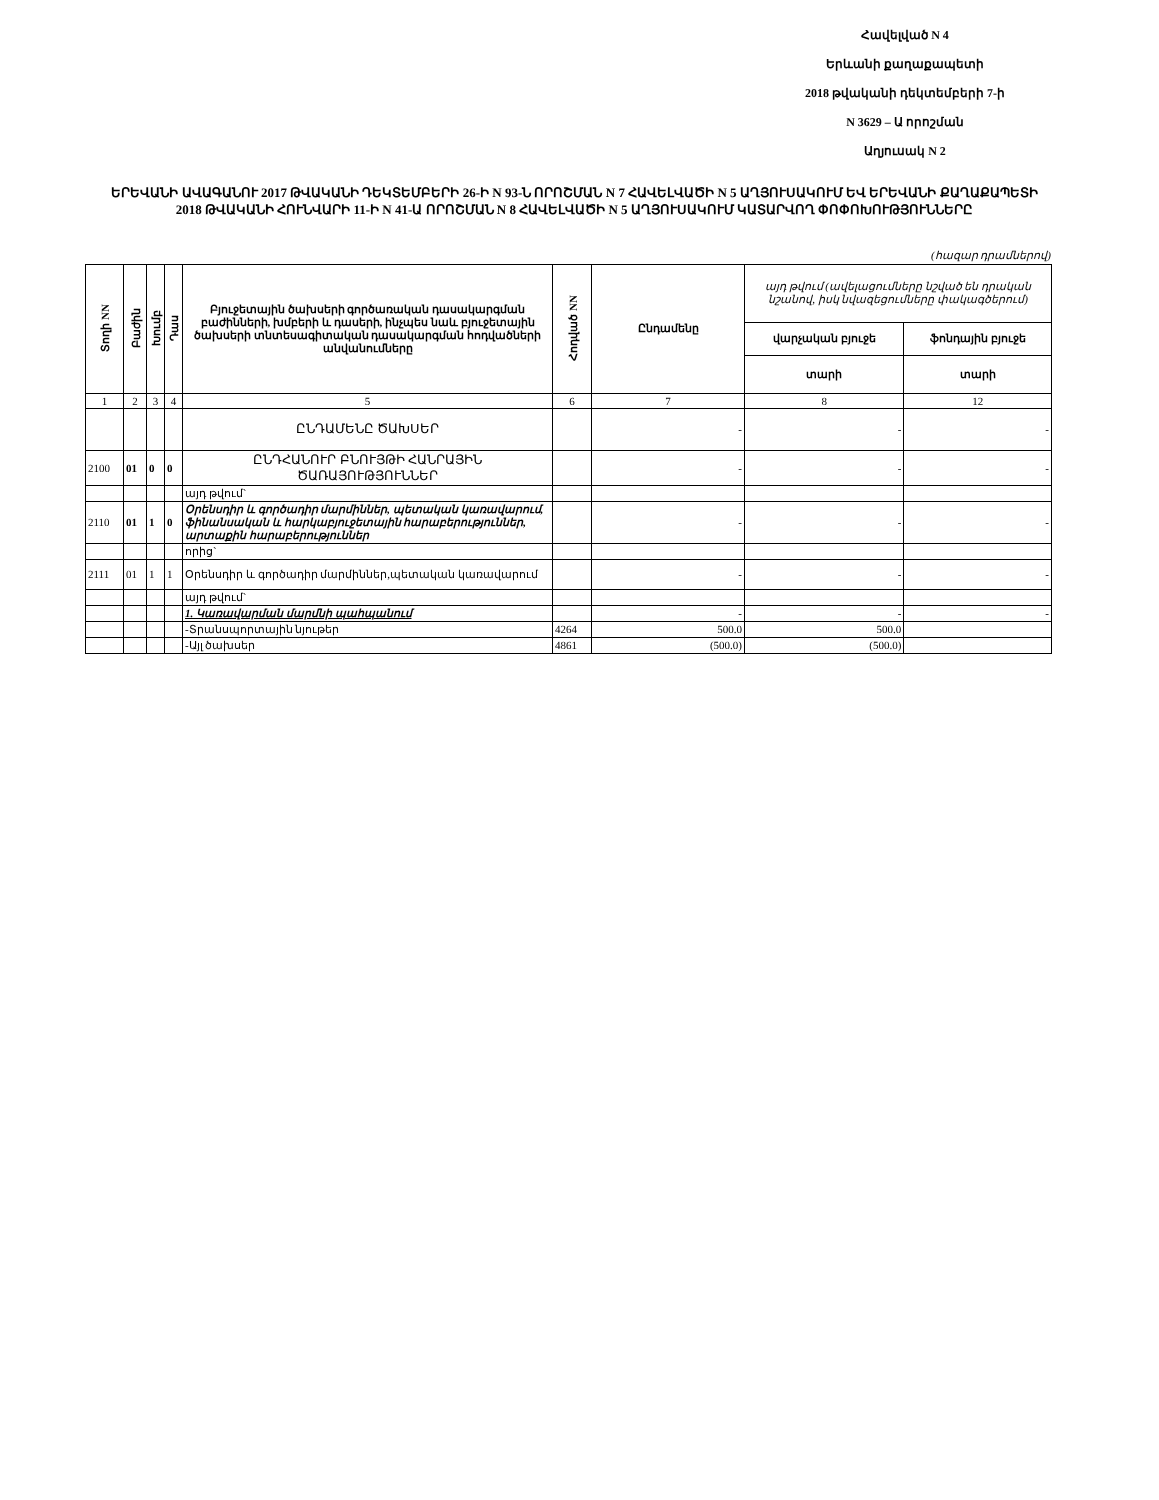Հավելված N 4
Երևանի քաղաքապետի
2018 թվականի դեկտեմբերի 7-ի
N 3629 – Ա որոշման
Աղյուսակ N 2
ԵՐԵՎԱՆԻ ԱՎԱԳԱՆՈՒ 2017 ԹՎԱԿԱՆԻ ԴԵԿՏԵՄԲԵՐԻ 26-Ի N 93-Ն ՈՐՈՇՄԱՆ N 7 ՀԱՎԵԼՎԱԾԻ N 5 ԱՂՅՈՒՍԱԿՈՒՄ ԵՎ ԵՐԵՎԱՆԻ ՔԱՂԱՔԱՊԵՏԻ 2018 ԹՎԱԿԱՆԻ ՀՈՒՆՎԱՐԻ 11-Ի N 41-Ա ՈՐՈՇՄԱՆ N 8 ՀԱՎԵԼՎԱԾԻ N 5 ԱՂՅՈՒՍԱԿՈՒՄ ԿԱՏԱՐՎՈՂ ՓՈՓՈԽՈՒԹՅՈՒՆՆԵՐԸ
(հազար դրամներով)
| Տողի NN | Բաժին | Խումբ | Դաս | Բյուջետային ծախսերի գործառական դասակարգման բաժինների, խմբերի և դասերի, ինչպես նաև բյուջետային ծախսերի տնտեսագիտական դասակարգման հոդվածների անվանումները | Հոդված NN | Ընդամենը | այդ թվում (ավելացումները նշված են դրական նշանով, իսկ նվազեցումները փակագծերում) | |
| --- | --- | --- | --- | --- | --- | --- | --- | --- |
| | | | | | | | վարչական բյուջե | ֆոնդային բյուջե |
| | | | | | | | տարի | տարի |
| 1 | 2 | 3 | 4 | 5 | 6 | 7 | 8 | 12 |
| | | | | ԸՆԴԱՄԵՆԸ ԾԱԽՍԵՐ | | - | - | - |
| 2100 | 01 | 0 | 0 | ԸՆԴՀԱՆՈՒՐ ԲՆՈՒՅԹԻ ՀԱՆՐԱՅԻՆ ԾԱՌԱՅՈՒԹՅՈՒՆՆԵՐ | | - | - | - |
| | | | | այդ թվում` | | | | |
| 2110 | 01 | 1 | 0 | Օրենսդիր և գործադիր մարմիններ, պետական կառավարում, ֆինանսական և հարկաբյուջետային հարաբերություններ, արտաքին հարաբերություններ | | - | - | - |
| | | | | որից` | | | | |
| 2111 | 01 | 1 | 1 | Օրենսդիր և գործադիր մարմիններ,պետական կառավարում | | - | - | - |
| | | | | այդ թվում` | | | | |
| | | | | 1. Կառավարման մարմնի պահպանում | | - | - | - |
| | | | | -Տրանսպորտային նյութեր | 4264 | 500.0 | 500.0 | |
| | | | | -Այլ ծախսեր | 4861 | (500.0) | (500.0) | |